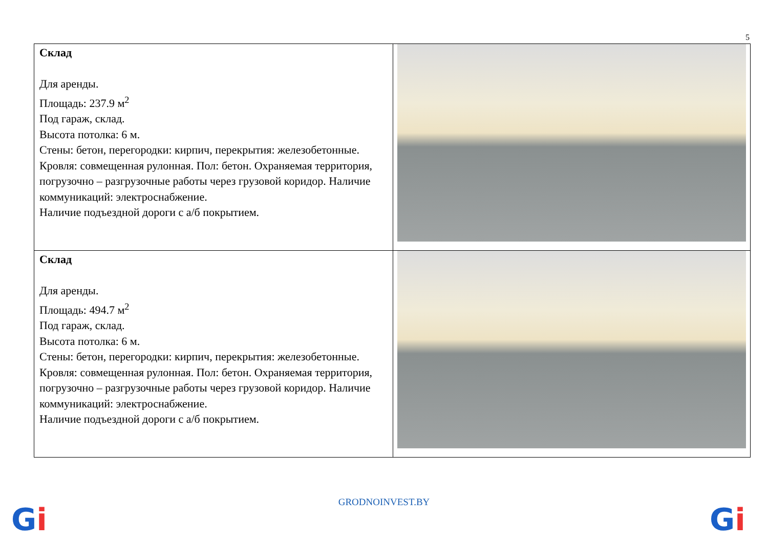5
| Склад Для аренды. Площадь: 237.9 м<sup>2</sup> Под гараж, склад. Высота потолка: 6 м. Стены: бетон, перегородки: кирпич, перекрытия: железобетонные. Кровля: совмещенная рулонная. Пол: бетон. Охраняемая территория, погрузочно – разгрузочные работы через грузовой коридор. Наличие коммуникаций: электроснабжение. Наличие подъездной дороги с а/б покрытием. | |
| Склад Для аренды. Площадь: 494.7 м<sup>2</sup> Под гараж, склад. Высота потолка: 6 м. Стены: бетон, перегородки: кирпич, перекрытия: железобетонные. Кровля: совмещенная рулонная. Пол: бетон. Охраняемая территория, погрузочно – разгрузочные работы через грузовой коридор. Наличие коммуникаций: электроснабжение. Наличие подъездной дороги с а/б покрытием. | |
Gi
GRODNOINVEST.BY Gi